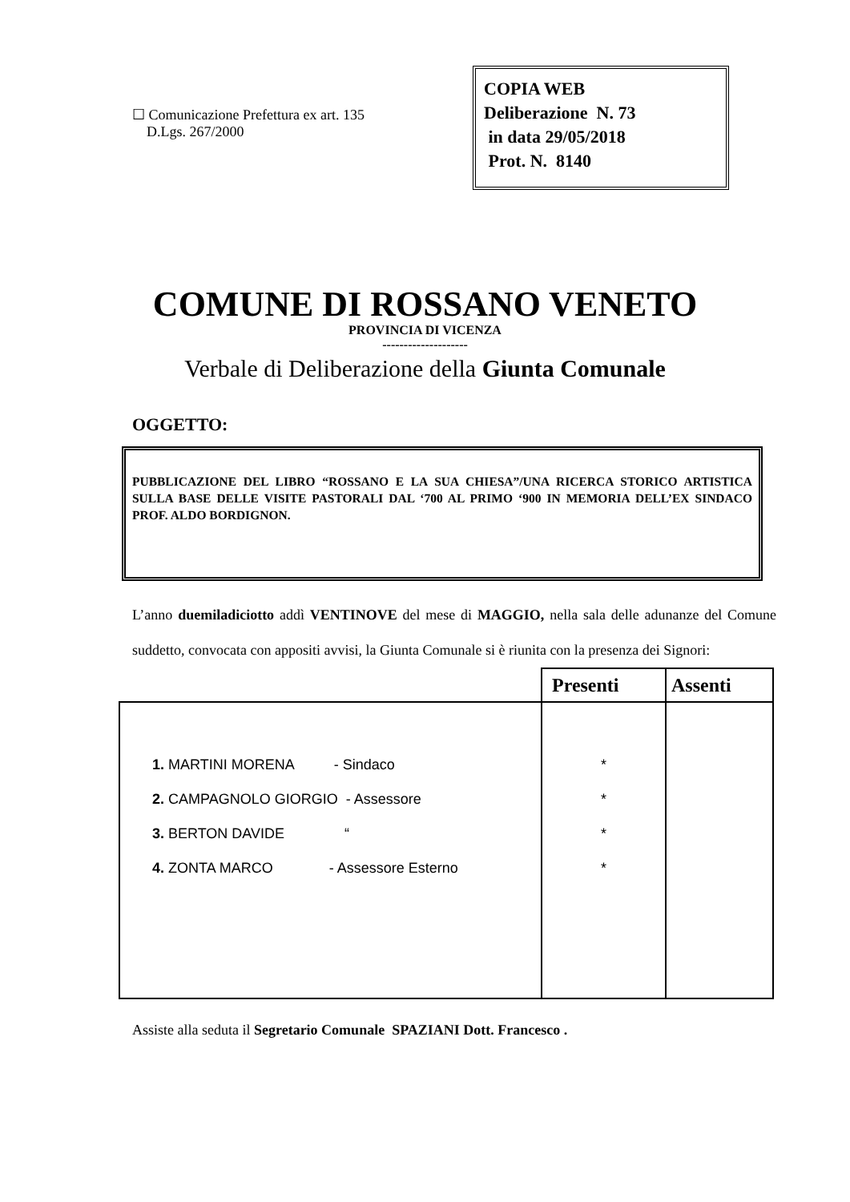☐ Comunicazione Prefettura ex art. 135
D.Lgs. 267/2000
COPIA WEB
Deliberazione N. 73
in data 29/05/2018
Prot. N. 8140
COMUNE DI ROSSANO VENETO
PROVINCIA DI VICENZA
--------------------
Verbale di Deliberazione della Giunta Comunale
OGGETTO:
PUBBLICAZIONE DEL LIBRO “ROSSANO E LA SUA CHIESA”/UNA RICERCA STORICO ARTISTICA SULLA BASE DELLE VISITE PASTORALI DAL ‘700 AL PRIMO ‘900 IN MEMORIA DELL’EX SINDACO PROF. ALDO BORDIGNON.
L’anno duemiladiciotto addì VENTINOVE del mese di MAGGIO, nella sala delle adunanze del Comune suddetto, convocata con appositi avvisi, la Giunta Comunale si è riunita con la presenza dei Signori:
| | Presenti | Assenti |
| --- | --- | --- |
| 1. MARTINI MORENA - Sindaco 2. CAMPAGNOLO GIORGIO - Assessore 3. BERTON DAVIDE “ 4. ZONTA MARCO - Assessore Esterno | * * * * | |
Assiste alla seduta il Segretario Comunale SPAZIANI Dott. Francesco .